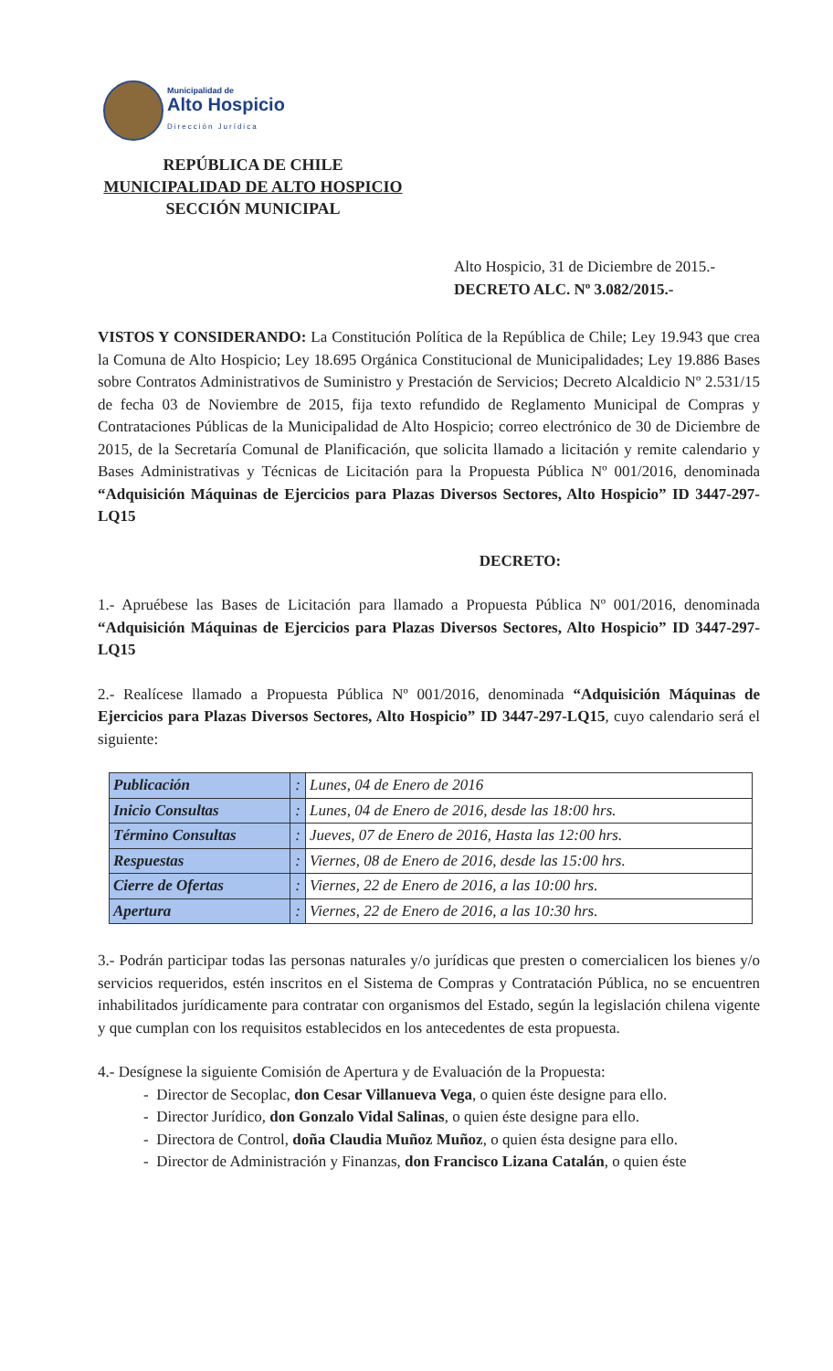Municipalidad de
Alto Hospicio
Dirección Jurídica
REPÚBLICA DE CHILE
MUNICIPALIDAD DE ALTO HOSPICIO
SECCIÓN MUNICIPAL
Alto Hospicio, 31 de Diciembre de 2015.-
DECRETO ALC. Nº 3.082/2015.-
VISTOS Y CONSIDERANDO: La Constitución Política de la República de Chile; Ley 19.943 que crea la Comuna de Alto Hospicio; Ley 18.695 Orgánica Constitucional de Municipalidades; Ley 19.886 Bases sobre Contratos Administrativos de Suministro y Prestación de Servicios; Decreto Alcaldicio Nº 2.531/15 de fecha 03 de Noviembre de 2015, fija texto refundido de Reglamento Municipal de Compras y Contrataciones Públicas de la Municipalidad de Alto Hospicio; correo electrónico de 30 de Diciembre de 2015, de la Secretaría Comunal de Planificación, que solicita llamado a licitación y remite calendario y Bases Administrativas y Técnicas de Licitación para la Propuesta Pública Nº 001/2016, denominada “Adquisición Máquinas de Ejercicios para Plazas Diversos Sectores, Alto Hospicio” ID 3447-297-LQ15
DECRETO:
1.- Apruébese las Bases de Licitación para llamado a Propuesta Pública Nº 001/2016, denominada “Adquisición Máquinas de Ejercicios para Plazas Diversos Sectores, Alto Hospicio” ID 3447-297-LQ15
2.- Realícese llamado a Propuesta Pública Nº 001/2016, denominada “Adquisición Máquinas de Ejercicios para Plazas Diversos Sectores, Alto Hospicio” ID 3447-297-LQ15, cuyo calendario será el siguiente:
| Publicación | : | Lunes, 04 de Enero de 2016 |
| Inicio Consultas | : | Lunes, 04 de Enero de 2016, desde las 18:00 hrs. |
| Término Consultas | : | Jueves, 07 de Enero de 2016, Hasta las 12:00 hrs. |
| Respuestas | : | Viernes, 08 de Enero de 2016, desde las 15:00 hrs. |
| Cierre de Ofertas | : | Viernes, 22 de Enero de 2016, a las 10:00 hrs. |
| Apertura | : | Viernes, 22 de Enero de 2016, a las 10:30 hrs. |
3.- Podrán participar todas las personas naturales y/o jurídicas que presten o comercialicen los bienes y/o servicios requeridos, estén inscritos en el Sistema de Compras y Contratación Pública, no se encuentren inhabilitados jurídicamente para contratar con organismos del Estado, según la legislación chilena vigente y que cumplan con los requisitos establecidos en los antecedentes de esta propuesta.
4.- Desígnese la siguiente Comisión de Apertura y de Evaluación de la Propuesta:
- Director de Secoplac, don Cesar Villanueva Vega, o quien éste designe para ello.
- Director Jurídico, don Gonzalo Vidal Salinas, o quien éste designe para ello.
- Directora de Control, doña Claudia Muñoz Muñoz, o quien ésta designe para ello.
- Director de Administración y Finanzas, don Francisco Lizana Catalán, o quien éste